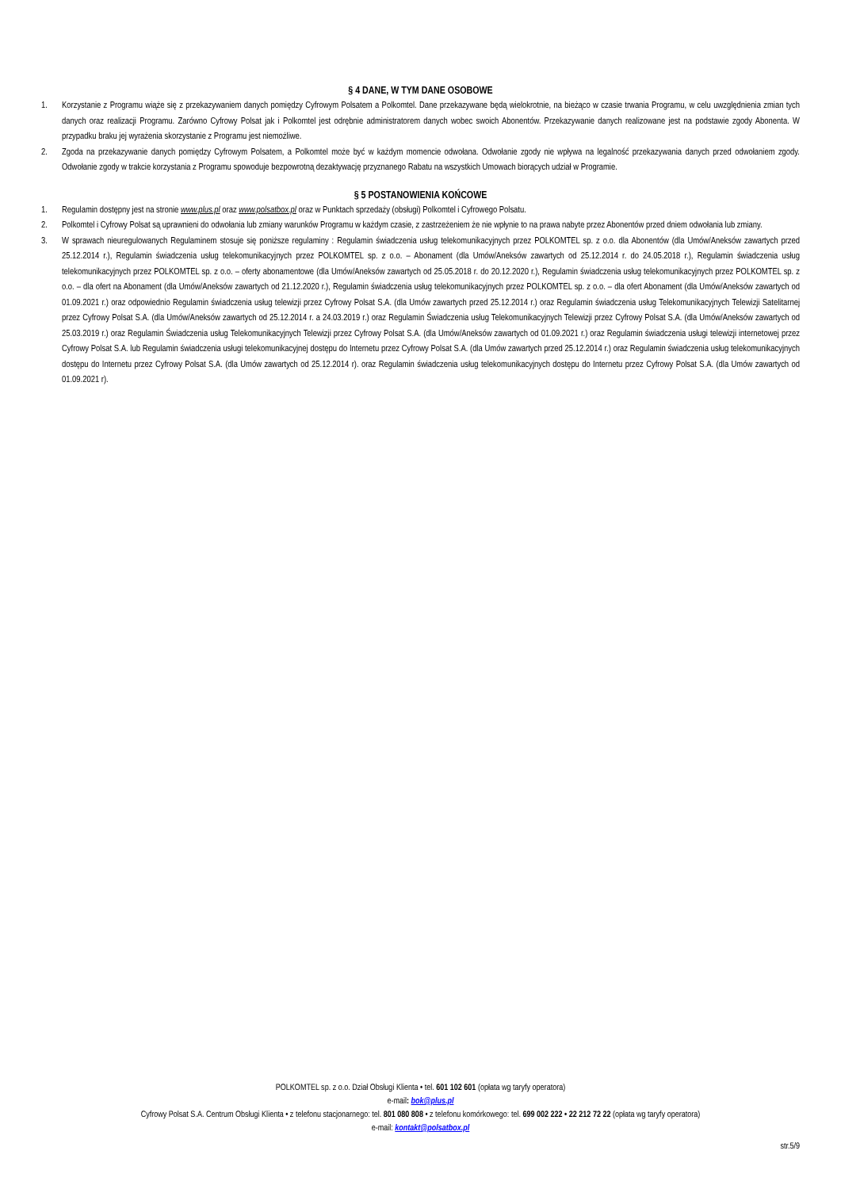§ 4 DANE, W TYM DANE OSOBOWE
1. Korzystanie z Programu wiąże się z przekazywaniem danych pomiędzy Cyfrowym Polsatem a Polkomtel. Dane przekazywane będą wielokrotnie, na bieżąco w czasie trwania Programu, w celu uwzględnienia zmian tych danych oraz realizacji Programu. Zarówno Cyfrowy Polsat jak i Polkomtel jest odrębnie administratorem danych wobec swoich Abonentów. Przekazywanie danych realizowane jest na podstawie zgody Abonenta. W przypadku braku jej wyrażenia skorzystanie z Programu jest niemożliwe.
2. Zgoda na przekazywanie danych pomiędzy Cyfrowym Polsatem, a Polkomtel może być w każdym momencie odwołana. Odwołanie zgody nie wpływa na legalność przekazywania danych przed odwołaniem zgody. Odwołanie zgody w trakcie korzystania z Programu spowoduje bezpowrotną dezaktywację przyznanego Rabatu na wszystkich Umowach biorących udział w Programie.
§ 5 POSTANOWIENIA KOŃCOWE
1. Regulamin dostępny jest na stronie www.plus.pl oraz www.polsatbox.pl oraz w Punktach sprzedaży (obsługi) Polkomtel i Cyfrowego Polsatu.
2. Polkomtel i Cyfrowy Polsat są uprawnieni do odwołania lub zmiany warunków Programu w każdym czasie, z zastrzeżeniem że nie wpłynie to na prawa nabyte przez Abonentów przed dniem odwołania lub zmiany.
3. W sprawach nieuregulowanych Regulaminem stosuje się poniższe regulaminy : Regulamin świadczenia usług telekomunikacyjnych przez POLKOMTEL sp. z o.o. dla Abonentów (dla Umów/Aneksów zawartych przed 25.12.2014 r.), Regulamin świadczenia usług telekomunikacyjnych przez POLKOMTEL sp. z o.o. – Abonament (dla Umów/Aneksów zawartych od 25.12.2014 r. do 24.05.2018 r.), Regulamin świadczenia usług telekomunikacyjnych przez POLKOMTEL sp. z o.o. – oferty abonamentowe (dla Umów/Aneksów zawartych od 25.05.2018 r. do 20.12.2020 r.), Regulamin świadczenia usług telekomunikacyjnych przez POLKOMTEL sp. z o.o. – dla ofert na Abonament (dla Umów/Aneksów zawartych od 21.12.2020 r.), Regulamin świadczenia usług telekomunikacyjnych przez POLKOMTEL sp. z o.o. – dla ofert Abonament (dla Umów/Aneksów zawartych od 01.09.2021 r.) oraz odpowiednio Regulamin świadczenia usług telewizji przez Cyfrowy Polsat S.A. (dla Umów zawartych przed 25.12.2014 r.) oraz Regulamin świadczenia usług Telekomunikacyjnych Telewizji Satelitarnej przez Cyfrowy Polsat S.A. (dla Umów/Aneksów zawartych od 25.12.2014 r. a 24.03.2019 r.) oraz Regulamin Świadczenia usług Telekomunikacyjnych Telewizji przez Cyfrowy Polsat S.A. (dla Umów/Aneksów zawartych od 25.03.2019 r.) oraz Regulamin Świadczenia usług Telekomunikacyjnych Telewizji przez Cyfrowy Polsat S.A. (dla Umów/Aneksów zawartych od 01.09.2021 r.) oraz Regulamin świadczenia usługi telewizji internetowej przez Cyfrowy Polsat S.A. lub Regulamin świadczenia usługi telekomunikacyjnej dostępu do Internetu przez Cyfrowy Polsat S.A. (dla Umów zawartych przed 25.12.2014 r.) oraz Regulamin świadczenia usług telekomunikacyjnych dostępu do Internetu przez Cyfrowy Polsat S.A. (dla Umów zawartych od 25.12.2014 r). oraz Regulamin świadczenia usług telekomunikacyjnych dostępu do Internetu przez Cyfrowy Polsat S.A. (dla Umów zawartych od 01.09.2021 r).
POLKOMTEL sp. z o.o. Dział Obsługi Klienta • tel. 601 102 601 (opłata wg taryfy operatora)
e-mail: bok@plus.pl
Cyfrowy Polsat S.A. Centrum Obsługi Klienta • z telefonu stacjonarnego: tel. 801 080 808 • z telefonu komórkowego: tel. 699 002 222 • 22 212 72 22 (opłata wg taryfy operatora)
e-mail: kontakt@polsatbox.pl
str.5/9